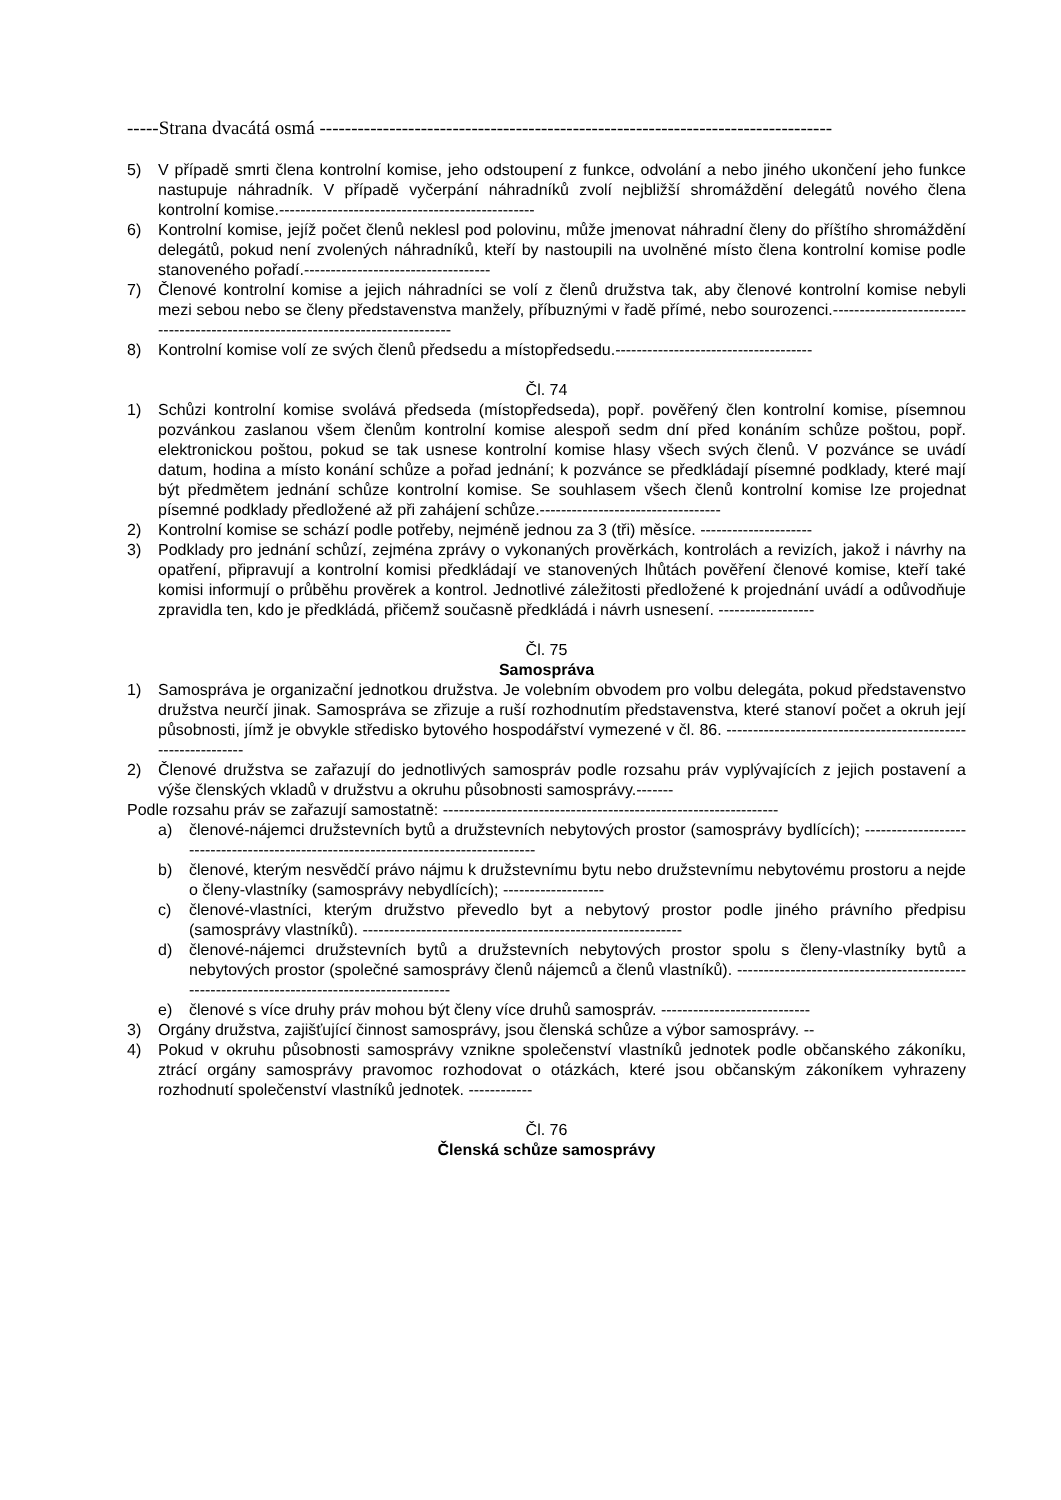-----Strana dvacátá osmá ---------------------------------------------------------------------------------
5) V případě smrti člena kontrolní komise, jeho odstoupení z funkce, odvolání a nebo jiného ukončení jeho funkce nastupuje náhradník. V případě vyčerpání náhradníků zvolí nejbližší shromáždění delegátů nového člena kontrolní komise.------------------------------------------------
6) Kontrolní komise, jejíž počet členů neklesl pod polovinu, může jmenovat náhradní členy do příštího shromáždění delegátů, pokud není zvolených náhradníků, kteří by nastoupili na uvolněné místo člena kontrolní komise podle stanoveného pořadí.-----------------------------------
7) Členové kontrolní komise a jejich náhradníci se volí z členů družstva tak, aby členové kontrolní komise nebyli mezi sebou nebo se členy představenstva manžely, příbuznými v řadě přímé, nebo sourozenci.--------------------------------------------------------------------------------
8) Kontrolní komise volí ze svých členů předsedu a místopředsedu.-------------------------------------
Čl. 74
1) Schůzi kontrolní komise svolává předseda (místopředseda), popř. pověřený člen kontrolní komise, písemnou pozvánkou zaslanou všem členům kontrolní komise alespoň sedm dní před konáním schůze poštou, popř. elektronickou poštou, pokud se tak usnese kontrolní komise hlasy všech svých členů. V pozvánce se uvádí datum, hodina a místo konání schůze a pořad jednání; k pozvánce se předkládají písemné podklady, které mají být předmětem jednání schůze kontrolní komise. Se souhlasem všech členů kontrolní komise lze projednat písemné podklady předložené až při zahájení schůze.----------------------------------
2) Kontrolní komise se schází podle potřeby, nejméně jednou za 3 (tři) měsíce. ---------------------
3) Podklady pro jednání schůzí, zejména zprávy o vykonaných prověrkách, kontrolách a revizích, jakož i návrhy na opatření, připravují a kontrolní komisi předkládají ve stanovených lhůtách pověření členové komise, kteří také komisi informují o průběhu prověrek a kontrol. Jednotlivé záležitosti předložené k projednání uvádí a odůvodňuje zpravidla ten, kdo je předkládá, přičemž současně předkládá i návrh usnesení. ------------------
Čl. 75
Samospráva
1) Samospráva je organizační jednotkou družstva. Je volebním obvodem pro volbu delegáta, pokud představenstvo družstva neurčí jinak. Samospráva se zřizuje a ruší rozhodnutím představenstva, které stanoví počet a okruh její působnosti, jímž je obvykle středisko bytového hospodářství vymezené v čl. 86. -------------------------------------------------------------
2) Členové družstva se zařazují do jednotlivých samospráv podle rozsahu práv vyplývajících z jejich postavení a výše členských vkladů v družstvu a okruhu působnosti samosprávy.-------
Podle rozsahu práv se zařazují samostatně: ---------------------------------------------------------------
a) členové-nájemci družstevních bytů a družstevních nebytových prostor (samosprávy bydlících); ------------------------------------------------------------------------------------
b) členové, kterým nesvědčí právo nájmu k družstevnímu bytu nebo družstevnímu nebytovému prostoru a nejde o členy-vlastníky (samosprávy nebydlících); -------------------
c) členové-vlastníci, kterým družstvo převedlo byt a nebytový prostor podle jiného právního předpisu (samosprávy vlastníků). ------------------------------------------------------------
d) členové-nájemci družstevních bytů a družstevních nebytových prostor spolu s členy-vlastníky bytů a nebytových prostor (společné samosprávy členů nájemců a členů vlastníků). --------------------------------------------------------------------------------------------
e) členové s více druhy práv mohou být členy více druhů samospráv. ----------------------------
3) Orgány družstva, zajišťující činnost samosprávy, jsou členská schůze a výbor samosprávy. --
4) Pokud v okruhu působnosti samosprávy vznikne společenství vlastníků jednotek podle občanského zákoníku, ztrácí orgány samosprávy pravomoc rozhodovat o otázkách, které jsou občanským zákoníkem vyhrazeny rozhodnutí společenství vlastníků jednotek. ------------
Čl. 76
Členská schůze samosprávy